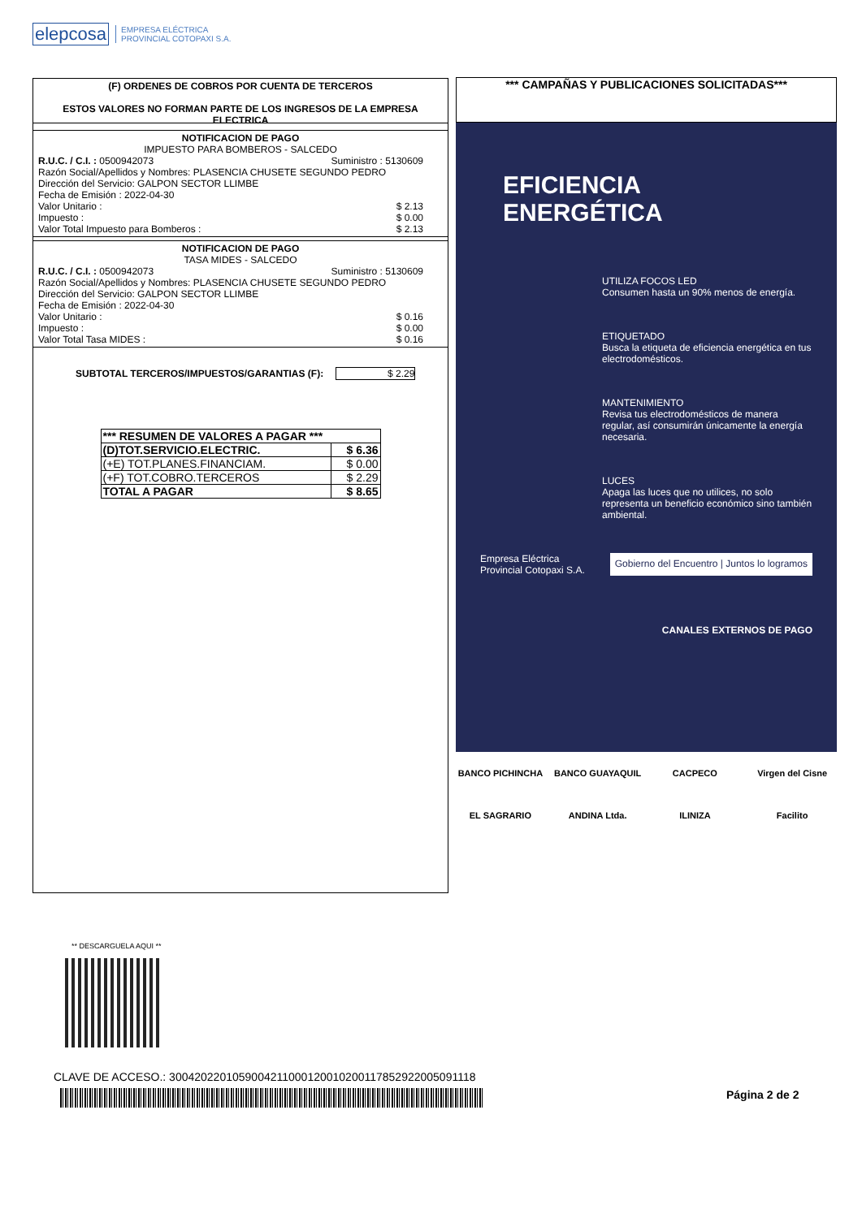elepcosa EMPRESA ELÉCTRICA
PROVINCIAL COTOPAXI S.A.
(F) ORDENES DE COBROS POR CUENTA DE TERCEROS
ESTOS VALORES NO FORMAN PARTE DE LOS INGRESOS DE LA EMPRESA ELECTRICA
NOTIFICACION DE PAGO
IMPUESTO PARA BOMBEROS - SALCEDO
R.U.C. / C.I. : 0500942073 Suministro : 5130609
Razón Social/Apellidos y Nombres: PLASENCIA CHUSETE SEGUNDO PEDRO
Dirección del Servicio: GALPON SECTOR LLIMBE
Fecha de Emisión : 2022-04-30
Valor Unitario : $ 2.13
Impuesto : $ 0.00
Valor Total Impuesto para Bomberos : $ 2.13
NOTIFICACION DE PAGO
TASA MIDES - SALCEDO
R.U.C. / C.I. : 0500942073 Suministro : 5130609
Razón Social/Apellidos y Nombres: PLASENCIA CHUSETE SEGUNDO PEDRO
Dirección del Servicio: GALPON SECTOR LLIMBE
Fecha de Emisión : 2022-04-30
Valor Unitario : $ 0.16
Impuesto : $ 0.00
Valor Total Tasa MIDES : $ 0.16
SUBTOTAL TERCEROS/IMPUESTOS/GARANTIAS (F): $ 2.29
| *** RESUMEN DE VALORES A PAGAR *** | |
| --- | --- |
| (D)TOT.SERVICIO.ELECTRIC. | $ 6.36 |
| (+E) TOT.PLANES.FINANCIAM. | $ 0.00 |
| (+F) TOT.COBRO.TERCEROS | $ 2.29 |
| TOTAL A PAGAR | $ 8.65 |
*** CAMPAÑAS Y PUBLICACIONES SOLICITADAS***
EFICIENCIA
ENERGÉTICA
UTILIZA FOCOS LED
Consumen hasta un 90% menos de energía.
ETIQUETADO
Busca la etiqueta de eficiencia energética en tus electrodomésticos.
MANTENIMIENTO
Revisa tus electrodomésticos de manera regular, así consumirán únicamente la energía necesaria.
LUCES
Apaga las luces que no utilices, no solo representa un beneficio económico sino también ambiental.
Empresa Eléctrica
Provincial Cotopaxi S.A. Gobierno del Encuentro | Juntos lo logramos
CANALES EXTERNOS DE PAGO
BANCO PICHINCHA BANCO GUAYAQUIL CACPECO Virgen del Cisne EL SAGRARIO ANDINA Ltda. ILINIZA Facilito
** DESCARGUELA AQUI **
CLAVE DE ACCESO.: 3004202201059004211000120010200117852922005091118
Página 2 de 2